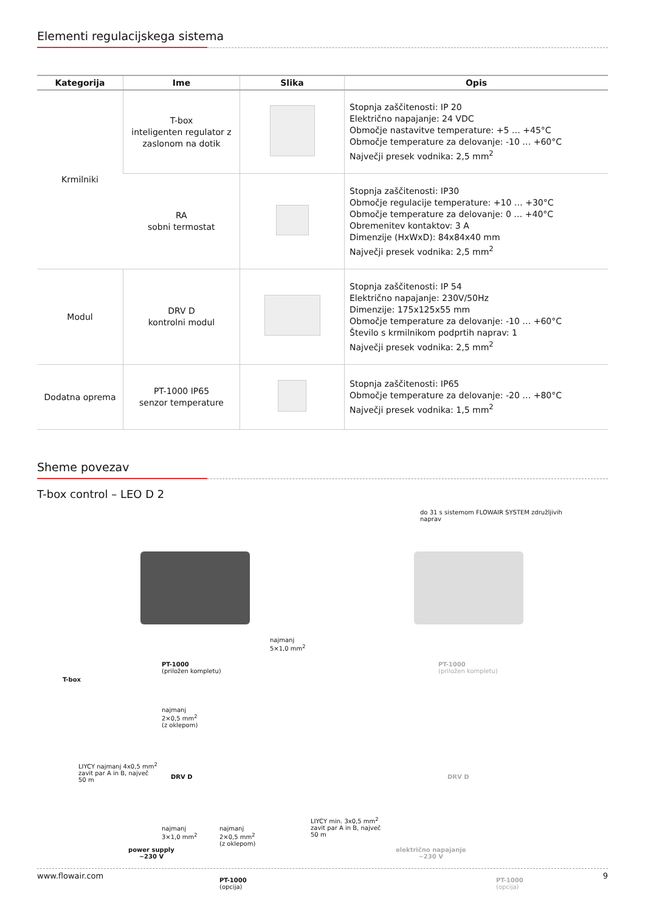Elementi regulacijskega sistema
| Kategorija | Ime | Slika | Opis |
| --- | --- | --- | --- |
| Krmilniki | T-box inteligenten regulator z zaslonom na dotik | | Stopnja zaščitenosti: IP 20 Električno napajanje: 24 VDC Območje nastavitve temperature: +5 … +45°C Območje temperature za delovanje: -10 … +60°C Največji presek vodnika: 2,5 mm<sup>2</sup> |
| | RA sobni termostat | | Stopnja zaščitenosti: IP30 Območje regulacije temperature: +10 … +30°C Območje temperature za delovanje: 0 … +40°C Obremenitev kontaktov: 3 A Dimenzije (HxWxD): 84x84x40 mm Največji presek vodnika: 2,5 mm<sup>2</sup> |
| Modul | DRV D kontrolni modul | | Stopnja zaščitenosti: IP 54 Električno napajanje: 230V/50Hz Dimenzije: 175x125x55 mm Območje temperature za delovanje: -10 … +60°C Število s krmilnikom podprtih naprav: 1 Največji presek vodnika: 2,5 mm<sup>2</sup> |
| Dodatna oprema | PT-1000 IP65 senzor temperature | | Stopnja zaščitenosti: IP65 Območje temperature za delovanje: -20 … +80°C Največji presek vodnika: 1,5 mm<sup>2</sup> |
Sheme povezav
T-box control – LEO D 2
do 31 s sistemom FLOWAIR SYSTEM združljivih
naprav
najmanj
5×1,0 mm<sup>2</sup>
PT-1000
(priložen kompletu)
PT-1000
(priložen kompletu)
T-box
najmanj
2×0,5 mm<sup>2</sup>
(z oklepom)
LIYCY najmanj 4x0,5 mm<sup>2</sup>
zavit par A in B, največ
50 m
DRV D DRV D
LIYCY min. 3x0,5 mm<sup>2</sup>
zavit par A in B, največ
50 m
najmanj
3×1,0 mm<sup>2</sup>
najmanj
2×0,5 mm<sup>2</sup>
(z oklepom)
power supply
~230 V
električno napajanje
~230 V
PT-1000
(opcija)
PT-1000
(opcija)
www.flowair.com 9